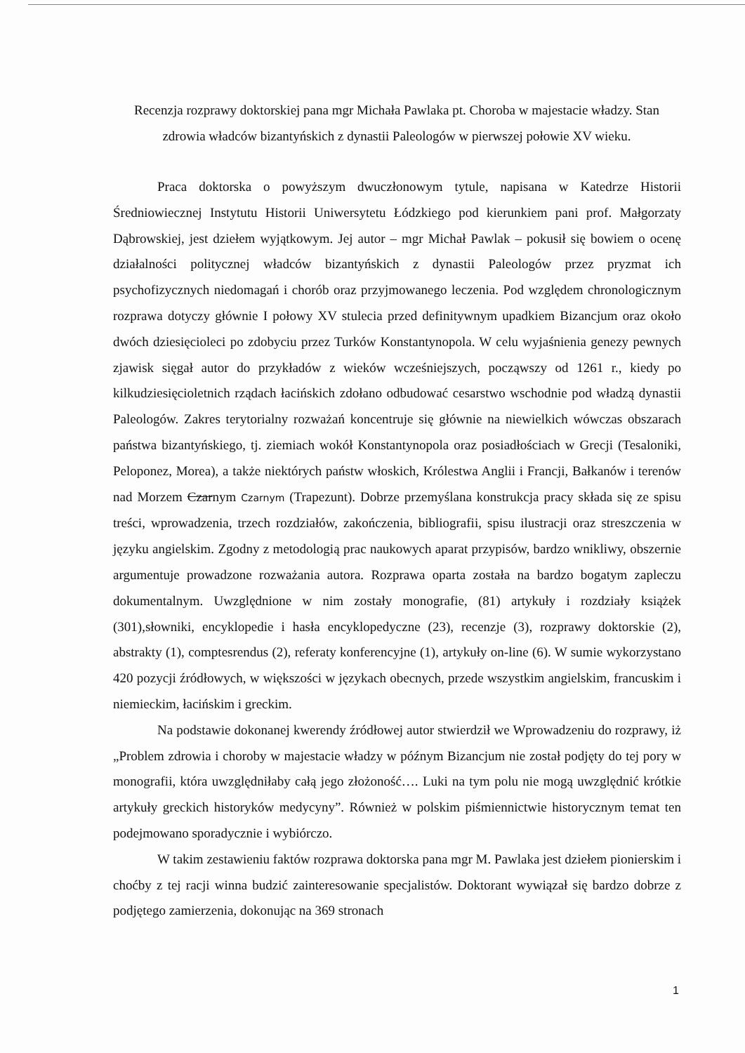Recenzja rozprawy doktorskiej pana mgr Michała Pawlaka pt. Choroba w majestacie władzy. Stan zdrowia władców bizantyńskich z dynastii Paleologów w pierwszej połowie XV wieku.
Praca doktorska o powyższym dwuczłonowym tytule, napisana w Katedrze Historii Średniowiecznej Instytutu Historii Uniwersytetu Łódzkiego pod kierunkiem pani prof. Małgorzaty Dąbrowskiej, jest dziełem wyjątkowym. Jej autor – mgr Michał Pawlak – pokusił się bowiem o ocenę działalności politycznej władców bizantyńskich z dynastii Paleologów przez pryzmat ich psychofizycznych niedomagań i chorób oraz przyjmowanego leczenia. Pod względem chronologicznym rozprawa dotyczy głównie I połowy XV stulecia przed definitywnym upadkiem Bizancjum oraz około dwóch dziesięcioleci po zdobyciu przez Turków Konstantynopola. W celu wyjaśnienia genezy pewnych zjawisk sięgał autor do przykładów z wieków wcześniejszych, począwszy od 1261 r., kiedy po kilkudziesięcioletnich rządach łacińskich zdołano odbudować cesarstwo wschodnie pod władzą dynastii Paleologów. Zakres terytorialny rozważań koncentruje się głównie na niewielkich wówczas obszarach państwa bizantyńskiego, tj. ziemiach wokół Konstantynopola oraz posiadłościach w Grecji (Tesaloniki, Peloponez, Morea), a także niektórych państw włoskich, Królestwa Anglii i Francji, Bałkanów i terenów nad Morzem Czarnym Czarnym (Trapezunt). Dobrze przemyślana konstrukcja pracy składa się ze spisu treści, wprowadzenia, trzech rozdziałów, zakończenia, bibliografii, spisu ilustracji oraz streszczenia w języku angielskim. Zgodny z metodologią prac naukowych aparat przypisów, bardzo wnikliwy, obszernie argumentuje prowadzone rozważania autora. Rozprawa oparta została na bardzo bogatym zapleczu dokumentalnym. Uwzględnione w nim zostały monografie, (81) artykuły i rozdziały książek (301),słowniki, encyklopedie i hasła encyklopedyczne (23), recenzje (3), rozprawy doktorskie (2), abstrakty (1), comptesrendus (2), referaty konferencyjne (1), artykuły on-line (6). W sumie wykorzystano 420 pozycji źródłowych, w większości w językach obecnych, przede wszystkim angielskim, francuskim i niemieckim, łacińskim i greckim.
Na podstawie dokonanej kwerendy źródłowej autor stwierdził we Wprowadzeniu do rozprawy, iż „Problem zdrowia i choroby w majestacie władzy w późnym Bizancjum nie został podjęty do tej pory w monografii, która uwzględniłaby całą jego złożoność…. Luki na tym polu nie mogą uwzględnić krótkie artykuły greckich historyków medycyny”. Również w polskim piśmiennictwie historycznym temat ten podejmowano sporadycznie i wybiórczo.
W takim zestawieniu faktów rozprawa doktorska pana mgr M. Pawlaka jest dziełem pionierskim i choćby z tej racji winna budzić zainteresowanie specjalistów. Doktorant wywiązał się bardzo dobrze z podjętego zamierzenia, dokonując na 369 stronach
1